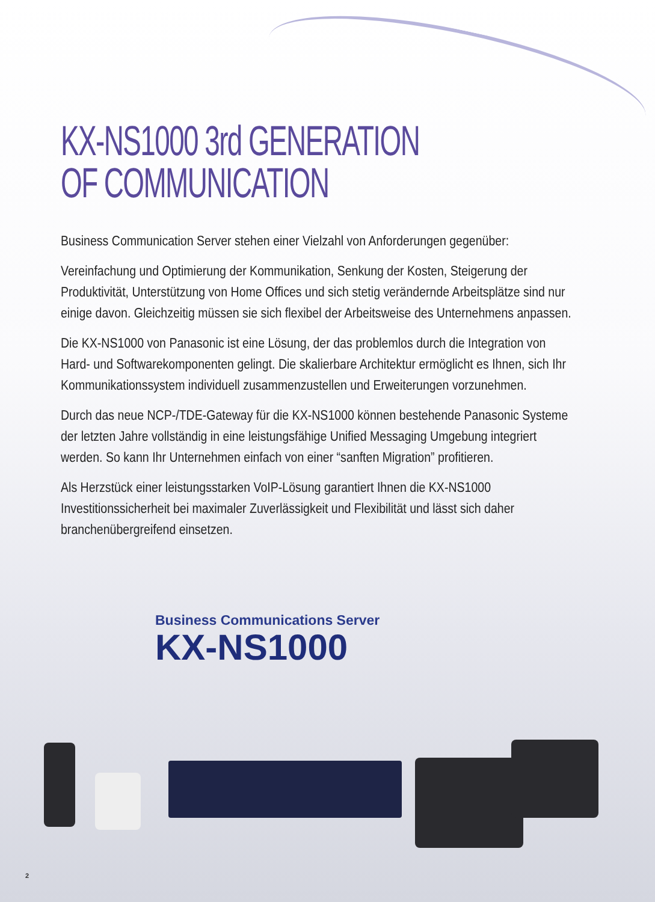KX-NS1000 3rd GENERATION
OF COMMUNICATION
Business Communication Server stehen einer Vielzahl von Anforderungen gegenüber:
Vereinfachung und Optimierung der Kommunikation, Senkung der Kosten, Steigerung der Produktivität, Unterstützung von Home Offices und sich stetig verändernde Arbeitsplätze sind nur einige davon. Gleichzeitig müssen sie sich flexibel der Arbeitsweise des Unternehmens anpassen.
Die KX-NS1000 von Panasonic ist eine Lösung, der das problemlos durch die Integration von Hard- und Softwarekomponenten gelingt. Die skalierbare Architektur ermöglicht es Ihnen, sich Ihr Kommunikationssystem individuell zusammenzustellen und Erweiterungen vorzunehmen.
Durch das neue NCP-/TDE-Gateway für die KX-NS1000 können bestehende Panasonic Systeme der letzten Jahre vollständig in eine leistungsfähige Unified Messaging Umgebung integriert werden. So kann Ihr Unternehmen einfach von einer “sanften Migration” profitieren.
Als Herzstück einer leistungsstarken VoIP-Lösung garantiert Ihnen die KX-NS1000 Investitionssicherheit bei maximaler Zuverlässigkeit und Flexibilität und lässt sich daher branchenübergreifend einsetzen.
Business Communications Server
KX-NS1000
2